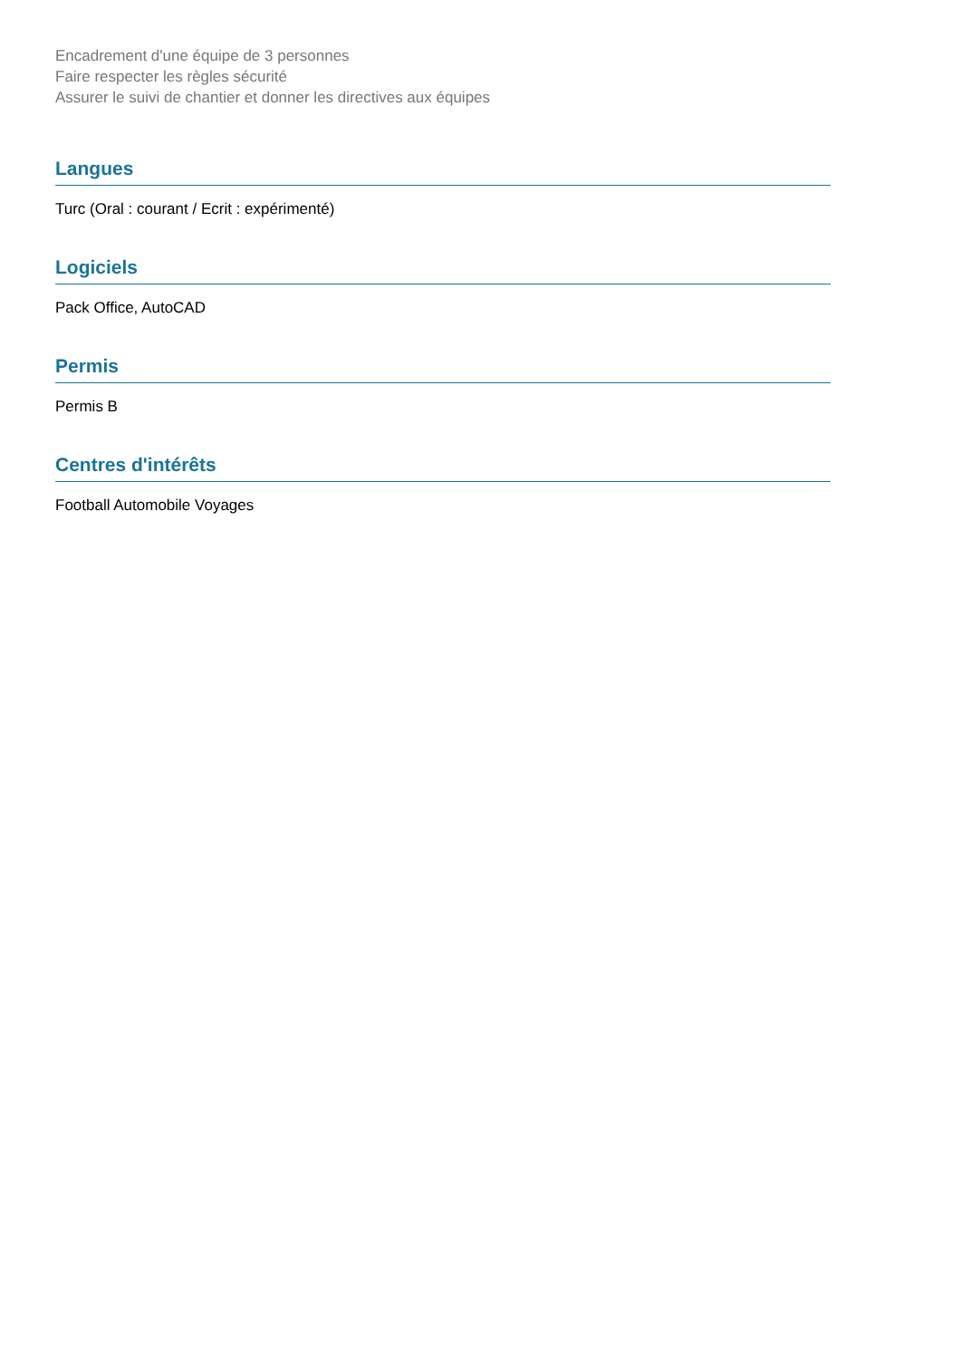Encadrement d'une équipe de 3 personnes
Faire respecter les règles sécurité
Assurer le suivi de chantier et donner les directives aux équipes
Langues
Turc (Oral : courant / Ecrit : expérimenté)
Logiciels
Pack Office, AutoCAD
Permis
Permis B
Centres d'intérêts
Football Automobile Voyages